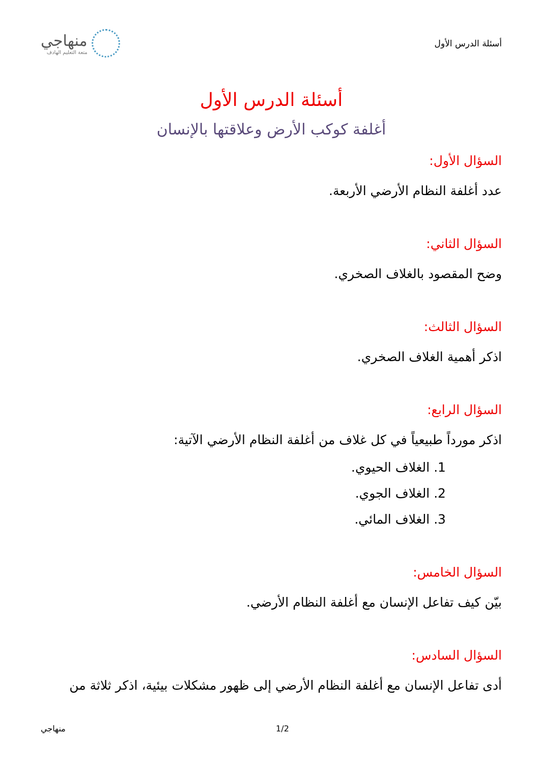أسئلة الدرس الأول
منهاجي
متعة التعليم الهادف
أسئلة الدرس الأول
أغلفة كوكب الأرض وعلاقتها بالإنسان
السؤال الأول:
عدد أغلفة النظام الأرضي الأربعة.
السؤال الثاني:
وضح المقصود بالغلاف الصخري.
السؤال الثالث:
اذكر أهمية الغلاف الصخري.
السؤال الرابع:
اذكر مورداً طبيعياً في كل غلاف من أغلفة النظام الأرضي الآتية:
1. الغلاف الحيوي.
2. الغلاف الجوي.
3. الغلاف المائي.
السؤال الخامس:
بيّن كيف تفاعل الإنسان مع أغلفة النظام الأرضي.
السؤال السادس:
أدى تفاعل الإنسان مع أغلفة النظام الأرضي إلى ظهور مشكلات بيئية، اذكر ثلاثة من
منهاجي 1/2